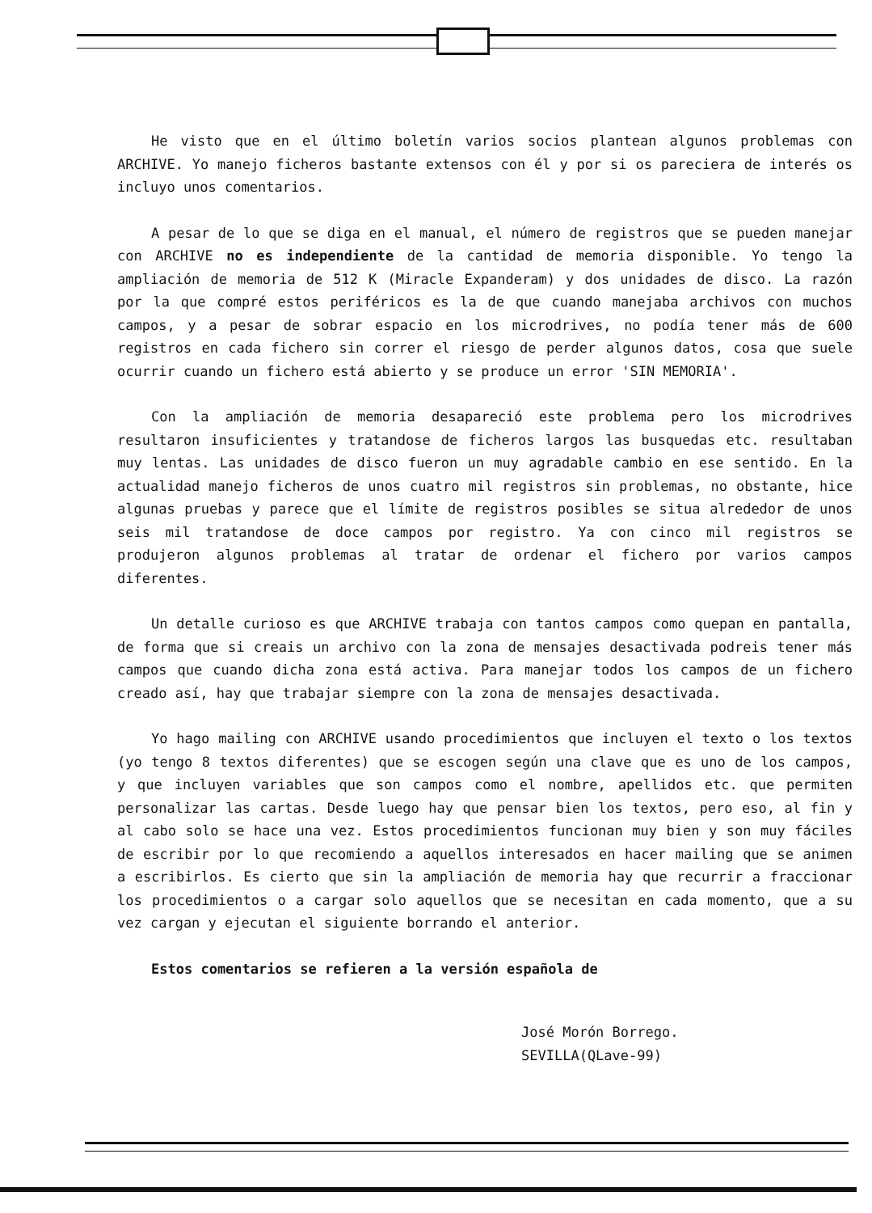He visto que en el último boletín varios socios plantean algunos problemas con ARCHIVE. Yo manejo ficheros bastante extensos con él y por si os pareciera de interés os incluyo unos comentarios.
A pesar de lo que se diga en el manual, el número de registros que se pueden manejar con ARCHIVE no es independiente de la cantidad de memoria disponible. Yo tengo la ampliación de memoria de 512 K (Miracle Expanderam) y dos unidades de disco. La razón por la que compré estos periféricos es la de que cuando manejaba archivos con muchos campos, y a pesar de sobrar espacio en los microdrives, no podía tener más de 600 registros en cada fichero sin correr el riesgo de perder algunos datos, cosa que suele ocurrir cuando un fichero está abierto y se produce un error 'SIN MEMORIA'.
Con la ampliación de memoria desapareció este problema pero los microdrives resultaron insuficientes y tratandose de ficheros largos las busquedas etc. resultaban muy lentas. Las unidades de disco fueron un muy agradable cambio en ese sentido. En la actualidad manejo ficheros de unos cuatro mil registros sin problemas, no obstante, hice algunas pruebas y parece que el límite de registros posibles se situa alrededor de unos seis mil tratandose de doce campos por registro. Ya con cinco mil registros se produjeron algunos problemas al tratar de ordenar el fichero por varios campos diferentes.
Un detalle curioso es que ARCHIVE trabaja con tantos campos como quepan en pantalla, de forma que si creais un archivo con la zona de mensajes desactivada podreis tener más campos que cuando dicha zona está activa. Para manejar todos los campos de un fichero creado así, hay que trabajar siempre con la zona de mensajes desactivada.
Yo hago mailing con ARCHIVE usando procedimientos que incluyen el texto o los textos (yo tengo 8 textos diferentes) que se escogen según una clave que es uno de los campos, y que incluyen variables que son campos como el nombre, apellidos etc. que permiten personalizar las cartas. Desde luego hay que pensar bien los textos, pero eso, al fin y al cabo solo se hace una vez. Estos procedimientos funcionan muy bien y son muy fáciles de escribir por lo que recomiendo a aquellos interesados en hacer mailing que se animen a escribirlos. Es cierto que sin la ampliación de memoria hay que recurrir a fraccionar los procedimientos o a cargar solo aquellos que se necesitan en cada momento, que a su vez cargan y ejecutan el siguiente borrando el anterior.
Estos comentarios se refieren a la versión española de
José Morón Borrego.
SEVILLA(QLave-99)